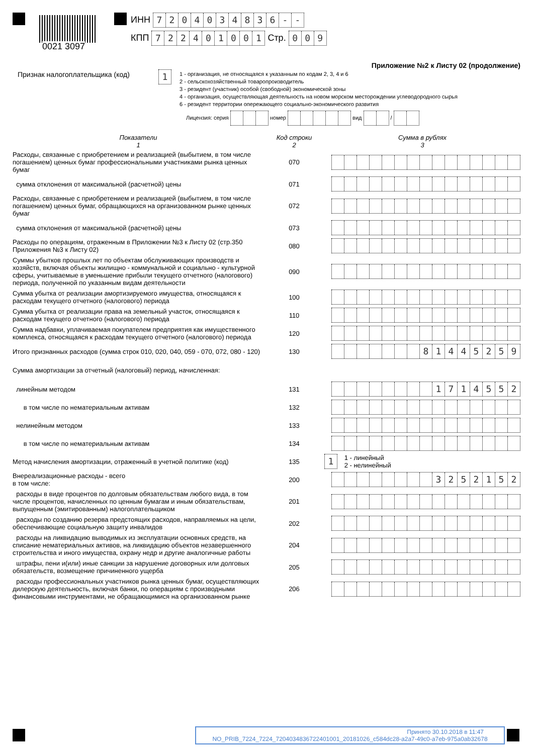0021 3097
ИНН 7204034836 - -
КПП 722401001 Стр. 009
Приложение №2 к Листу 02 (продолжение)
Признак налогоплательщика (код)
1
1 - организация, не относящаяся к указанным по кодам 2, 3, 4 и 6
2 - сельскохозяйственный товаропроизводитель
3 - резидент (участник) особой (свободной) экономической зоны
4 - организация, осуществляющая деятельность на новом морском месторождении углеводородного сырья
6 - резидент территории опережающего социально-экономического развития
Лицензия: серия номер вид /
| Показатели 1 | Код строки 2 | Сумма в рублях 3 |
| --- | --- | --- |
| Расходы, связанные с приобретением и реализацией (выбытием, в том числе погашением) ценных бумаг профессиональными участниками рынка ценных бумаг | 070 | |
| сумма отклонения от максимальной (расчетной) цены | 071 | |
| Расходы, связанные с приобретением и реализацией (выбытием, в том числе погашением) ценных бумаг, обращающихся на организованном рынке ценных бумаг | 072 | |
| сумма отклонения от максимальной (расчетной) цены | 073 | |
| Расходы по операциям, отраженным в Приложении №3 к Листу 02 (стр.350 Приложения №3 к Листу 02) | 080 | |
| Суммы убытков прошлых лет по объектам обслуживающих производств и хозяйств, включая объекты жилищно - коммунальной и социально - культурной сферы, учитываемые в уменьшение прибыли текущего отчетного (налогового) периода, полученной по указанным видам деятельности | 090 | |
| Сумма убытка от реализации амортизируемого имущества, относящаяся к расходам текущего отчетного (налогового) периода | 100 | |
| Сумма убытка от реализации права на земельный участок, относящаяся к расходам текущего отчетного (налогового) периода | 110 | |
| Сумма надбавки, уплачиваемая покупателем предприятия как имущественного комплекса, относящаяся к расходам текущего отчетного (налогового) периода | 120 | |
| Итого признанных расходов (сумма строк 010, 020, 040, 059 - 070, 072, 080 - 120) | 130 | 8 1 4 4 5 2 5 9 |
| Сумма амортизации за отчетный (налоговый) период, начисленная: | | |
| линейным методом | 131 | 1 7 1 4 5 5 2 |
| в том числе по нематериальным активам | 132 | |
| нелинейным методом | 133 | |
| в том числе по нематериальным активам | 134 | |
| Метод начисления амортизации, отраженный в учетной политике (код) | 135 | 1 1 - линейный 2 - нелинейный |
| Внереализационные расходы - всего в том числе: | 200 | 3 2 5 2 1 5 2 |
| расходы в виде процентов по долговым обязательствам любого вида, в том числе процентов, начисленных по ценным бумагам и иным обязательствам, выпущенным (эмитированным) налогоплательщиком | 201 | |
| расходы по созданию резерва предстоящих расходов, направляемых на цели, обеспечивающие социальную защиту инвалидов | 202 | |
| расходы на ликвидацию выводимых из эксплуатации основных средств, на списание нематериальных активов, на ликвидацию объектов незавершенного строительства и иного имущества, охрану недр и другие аналогичные работы | 204 | |
| штрафы, пени и(или) иные санкции за нарушение договорных или долговых обязательств, возмещение причиненного ущерба | 205 | |
| расходы профессиональных участников рынка ценных бумаг, осуществляющих дилерскую деятельность, включая банки, по операциям с производными финансовыми инструментами, не обращающимися на организованном рынке | 206 | |
Принято 30.10.2018 в 11:47
NO_PRIB_7224_7224_7204034836722401001_20181026_c584dc28-a2a7-49c0-a7eb-975a0ab32678